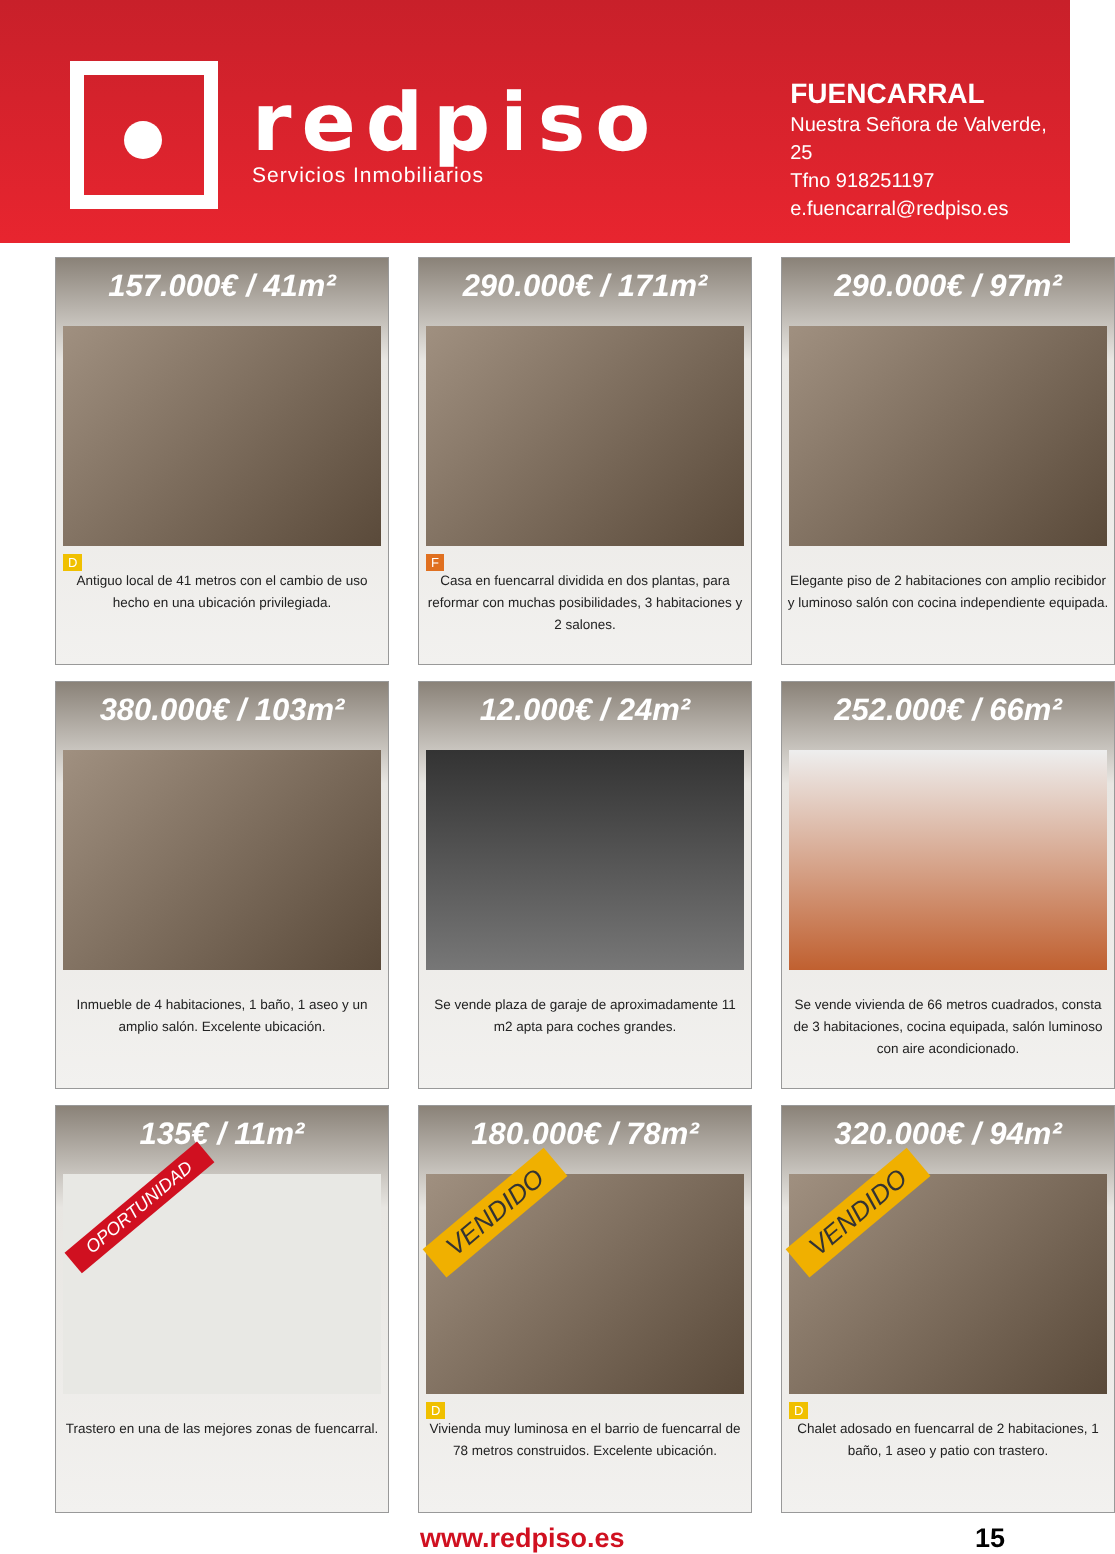redpiso
Servicios Inmobiliarios
FUENCARRAL
Nuestra Señora de Valverde, 25
Tfno 918251197
e.fuencarral@redpiso.es
157.000€ / 41m²
D
Antiguo local de 41 metros con el cambio de uso hecho en una ubicación privilegiada.
290.000€ / 171m²
F
Casa en fuencarral dividida en dos plantas, para reformar con muchas posibilidades, 3 habitaciones y 2 salones.
290.000€ / 97m²
Elegante piso de 2 habitaciones con amplio recibidor y luminoso salón con cocina independiente equipada.
380.000€ / 103m²
Inmueble de 4 habitaciones, 1 baño, 1 aseo y un amplio salón. Excelente ubicación.
12.000€ / 24m²
Se vende plaza de garaje de aproximadamente 11 m2 apta para coches grandes.
252.000€ / 66m²
Se vende vivienda de 66 metros cuadrados, consta de 3 habitaciones, cocina equipada, salón luminoso con aire acondicionado.
135€ / 11m²
OPORTUNIDAD
Trastero en una de las mejores zonas de fuencarral.
180.000€ / 78m²
VENDIDO
D
Vivienda muy luminosa en el barrio de fuencarral de 78 metros construidos. Excelente ubicación.
320.000€ / 94m²
VENDIDO
D
Chalet adosado en fuencarral de 2 habitaciones, 1 baño, 1 aseo y patio con trastero.
www.redpiso.es 15